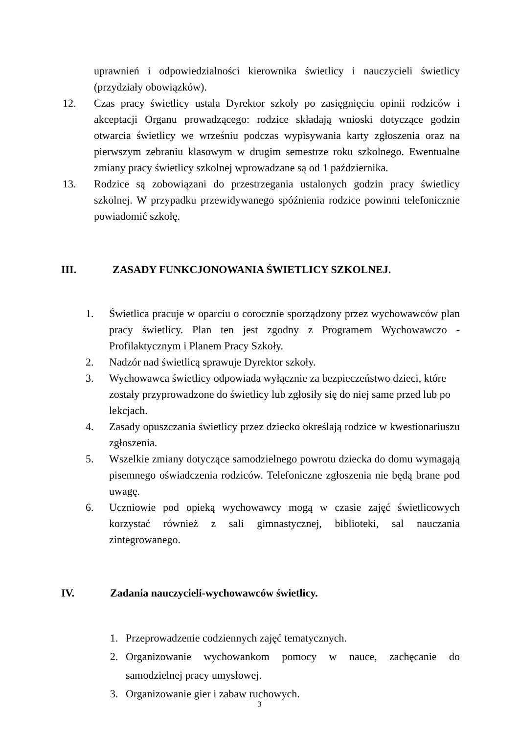uprawnień i odpowiedzialności kierownika świetlicy i nauczycieli świetlicy (przydziały obowiązków).
12. Czas pracy świetlicy ustala Dyrektor szkoły po zasięgnięciu opinii rodziców i akceptacji Organu prowadzącego: rodzice składają wnioski dotyczące godzin otwarcia świetlicy we wrześniu podczas wypisywania karty zgłoszenia oraz na pierwszym zebraniu klasowym w drugim semestrze roku szkolnego. Ewentualne zmiany pracy świetlicy szkolnej wprowadzane są od 1 października.
13. Rodzice są zobowiązani do przestrzegania ustalonych godzin pracy świetlicy szkolnej. W przypadku przewidywanego spóźnienia rodzice powinni telefonicznie powiadomić szkołę.
III. ZASADY FUNKCJONOWANIA ŚWIETLICY SZKOLNEJ.
1. Świetlica pracuje w oparciu o corocznie sporządzony przez wychowawców plan pracy świetlicy. Plan ten jest zgodny z Programem Wychowawczo - Profilaktycznym i Planem Pracy Szkoły.
2. Nadzór nad świetlicą sprawuje Dyrektor szkoły.
3. Wychowawca świetlicy odpowiada wyłącznie za bezpieczeństwo dzieci, które zostały przyprowadzone do świetlicy lub zgłosiły się do niej same przed lub po lekcjach.
4. Zasady opuszczania świetlicy przez dziecko określają rodzice w kwestionariuszu zgłoszenia.
5. Wszelkie zmiany dotyczące samodzielnego powrotu dziecka do domu wymagają pisemnego oświadczenia rodziców. Telefoniczne zgłoszenia nie będą brane pod uwagę.
6. Uczniowie pod opieką wychowawcy mogą w czasie zajęć świetlicowych korzystać również z sali gimnastycznej, biblioteki, sal nauczania zintegrowanego.
IV. Zadania nauczycieli-wychowawców świetlicy.
1. Przeprowadzenie codziennych zajęć tematycznych.
2. Organizowanie wychowankom pomocy w nauce, zachęcanie do samodzielnej pracy umysłowej.
3. Organizowanie gier i zabaw ruchowych.
3